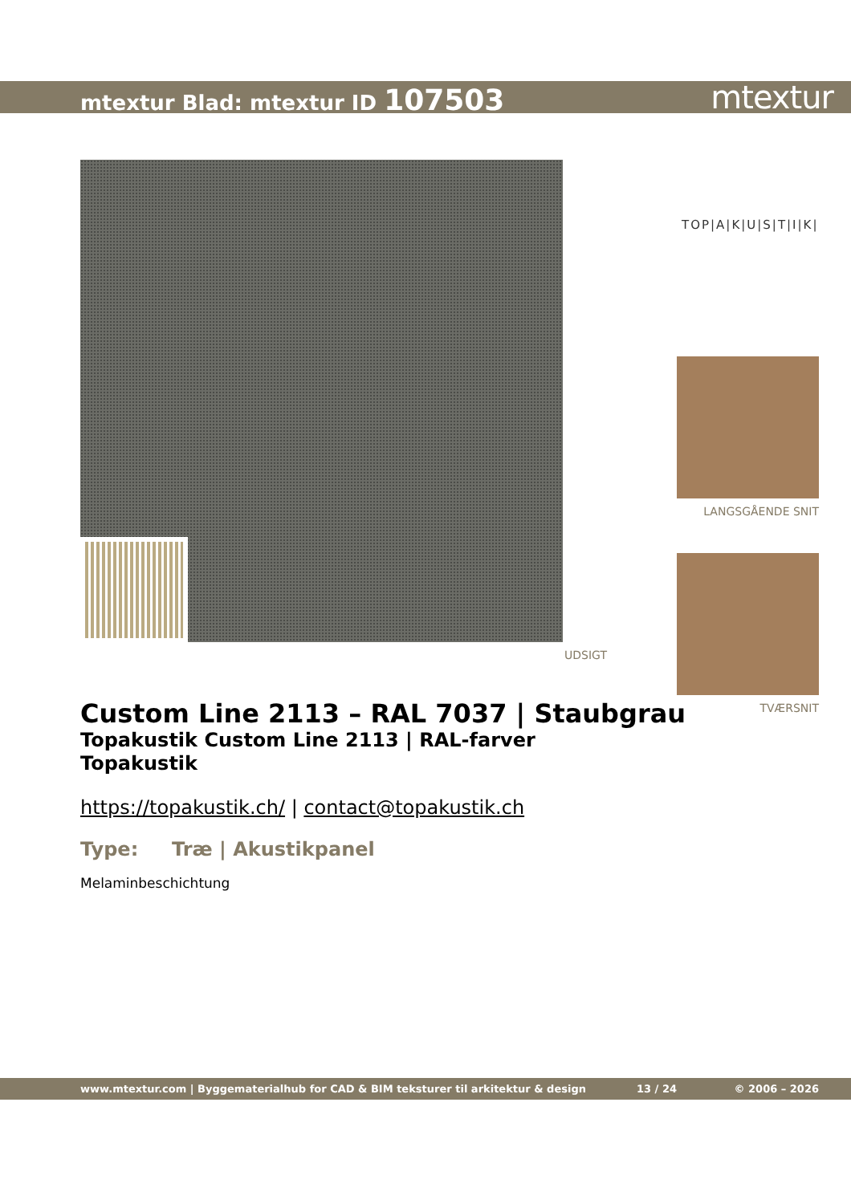mtextur Blad: mtextur ID 107503
mtextur
TOP|A|K|U|S|T|I|K|
LANGSGÅENDE SNIT
UDSIGT
TVÆRSNIT
Custom Line 2113 – RAL 7037 | Staubgrau
Topakustik Custom Line 2113 | RAL-farver
Topakustik
https://topakustik.ch/ | contact@topakustik.ch
Type: Træ | Akustikpanel
Melaminbeschichtung
www.mtextur.com | Byggematerialhub for CAD & BIM teksturer til arkitektur & design 13 / 24 © 2006 – 2026